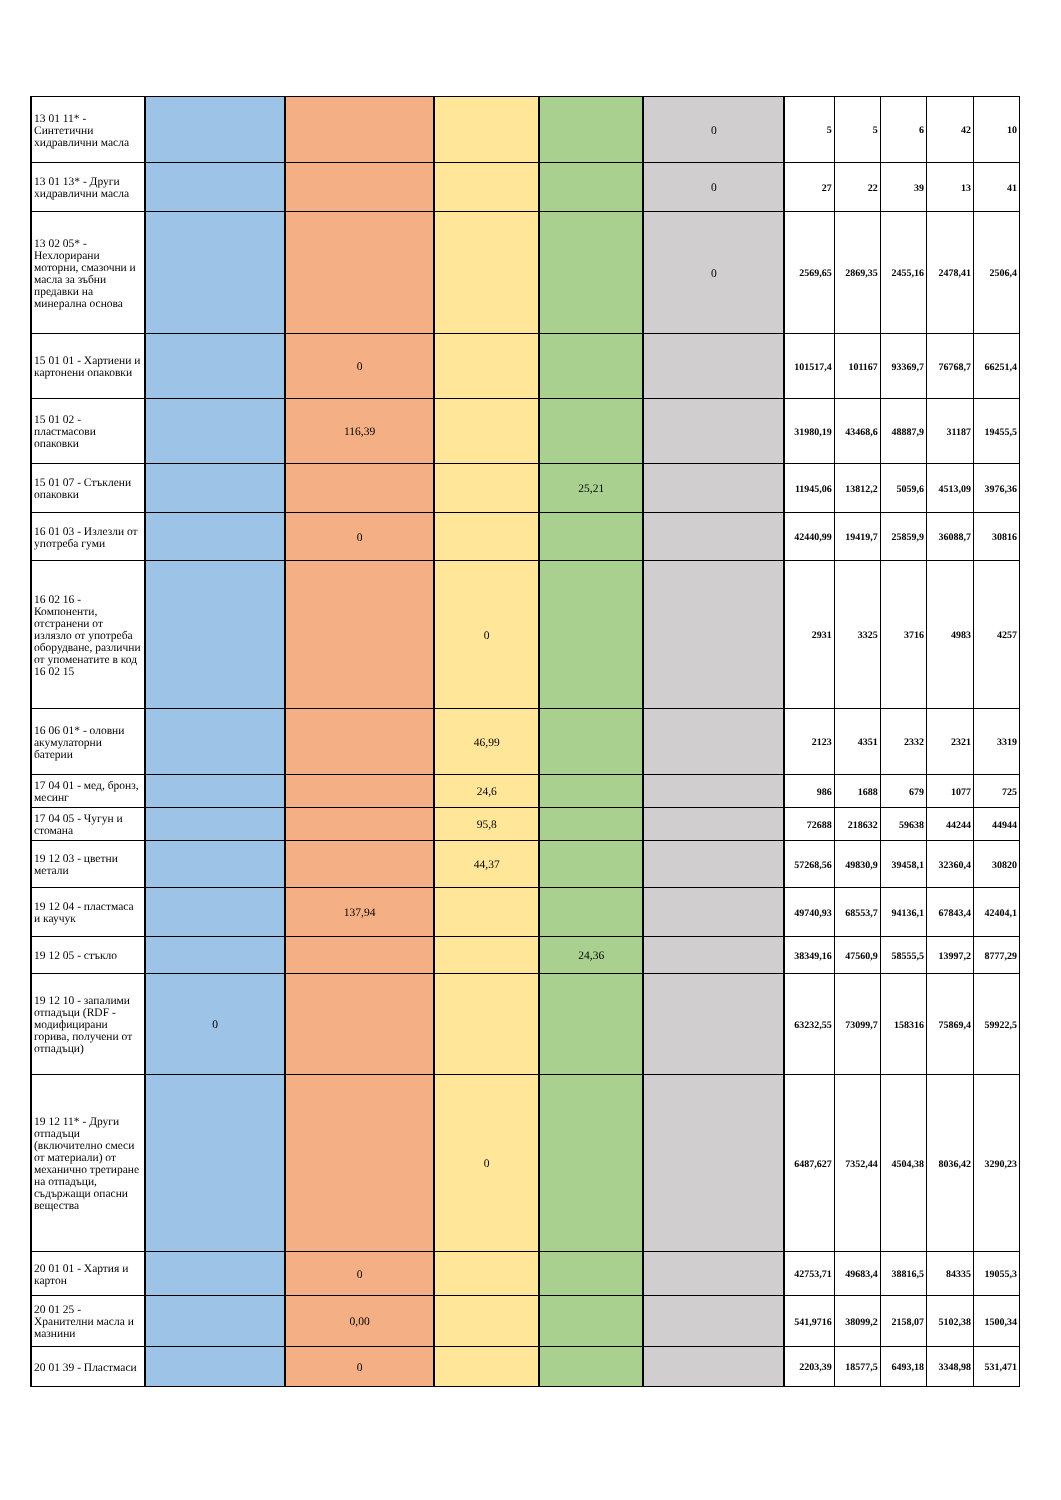| 13 01 11* - Синтетични хидравлични масла | | | | | 0 | 5 | 5 | 6 | 42 | 10 |
| 13 01 13* - Други хидравлични масла | | | | | 0 | 27 | 22 | 39 | 13 | 41 |
| 13 02 05* - Нехлорирани моторни, смазочни и масла за зъбни предавки на минерална основа | | | | | 0 | 2569,65 | 2869,35 | 2455,16 | 2478,41 | 2506,4 |
| 15 01 01 - Хартиени и картонени опаковки | | 0 | | | | 101517,4 | 101167 | 93369,7 | 76768,7 | 66251,4 |
| 15 01 02 - пластмасови опаковки | | 116,39 | | | | 31980,19 | 43468,6 | 48887,9 | 31187 | 19455,5 |
| 15 01 07 - Стъклени опаковки | | | | 25,21 | | 11945,06 | 13812,2 | 5059,6 | 4513,09 | 3976,36 |
| 16 01 03 - Излезли от употреба гуми | | 0 | | | | 42440,99 | 19419,7 | 25859,9 | 36088,7 | 30816 |
| 16 02 16 - Компоненти, отстранени от излязло от употреба оборудване, различни от упоменатите в код 16 02 15 | | | 0 | | | 2931 | 3325 | 3716 | 4983 | 4257 |
| 16 06 01* - оловни акумулаторни батерии | | | 46,99 | | | 2123 | 4351 | 2332 | 2321 | 3319 |
| 17 04 01 - мед, бронз, месинг | | | 24,6 | | | 986 | 1688 | 679 | 1077 | 725 |
| 17 04 05 - Чугун и стомана | | | 95,8 | | | 72688 | 218632 | 59638 | 44244 | 44944 |
| 19 12 03 - цветни метали | | | 44,37 | | | 57268,56 | 49830,9 | 39458,1 | 32360,4 | 30820 |
| 19 12 04 - пластмаса и каучук | | 137,94 | | | | 49740,93 | 68553,7 | 94136,1 | 67843,4 | 42404,1 |
| 19 12 05 - стъкло | | | | 24,36 | | 38349,16 | 47560,9 | 58555,5 | 13997,2 | 8777,29 |
| 19 12 10 - запалими отпадъци (RDF - модифицирани горива, получени от отпадъци) | 0 | | | | | 63232,55 | 73099,7 | 158316 | 75869,4 | 59922,5 |
| 19 12 11* - Други отпадъци (включително смеси от материали) от механично третиране на отпадъци, съдържащи опасни вещества | | | 0 | | | 6487,627 | 7352,44 | 4504,38 | 8036,42 | 3290,23 |
| 20 01 01 - Хартия и картон | | 0 | | | | 42753,71 | 49683,4 | 38816,5 | 84335 | 19055,3 |
| 20 01 25 - Хранителни масла и мазнини | | 0,00 | | | | 541,9716 | 38099,2 | 2158,07 | 5102,38 | 1500,34 |
| 20 01 39 - Пластмаси | | 0 | | | | 2203,39 | 18577,5 | 6493,18 | 3348,98 | 531,471 |